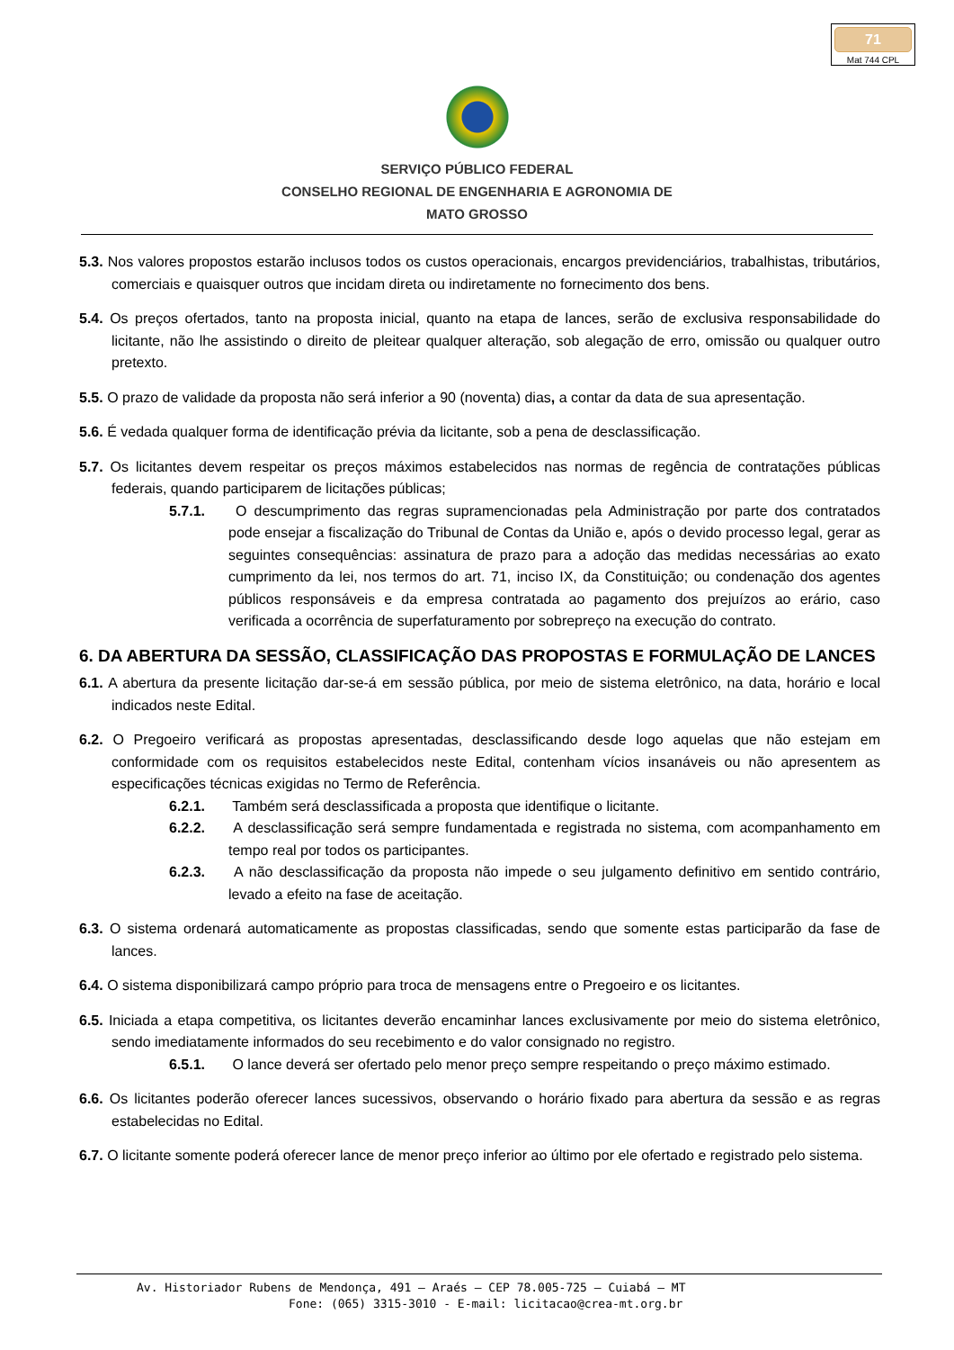71
Mat 744 CPL
SERVIÇO PÚBLICO FEDERAL
CONSELHO REGIONAL DE ENGENHARIA E AGRONOMIA DE
MATO GROSSO
5.3. Nos valores propostos estarão inclusos todos os custos operacionais, encargos previdenciários, trabalhistas, tributários, comerciais e quaisquer outros que incidam direta ou indiretamente no fornecimento dos bens.
5.4. Os preços ofertados, tanto na proposta inicial, quanto na etapa de lances, serão de exclusiva responsabilidade do licitante, não lhe assistindo o direito de pleitear qualquer alteração, sob alegação de erro, omissão ou qualquer outro pretexto.
5.5. O prazo de validade da proposta não será inferior a 90 (noventa) dias, a contar da data de sua apresentação.
5.6. É vedada qualquer forma de identificação prévia da licitante, sob a pena de desclassificação.
5.7. Os licitantes devem respeitar os preços máximos estabelecidos nas normas de regência de contratações públicas federais, quando participarem de licitações públicas;
5.7.1. O descumprimento das regras supramencionadas pela Administração por parte dos contratados pode ensejar a fiscalização do Tribunal de Contas da União e, após o devido processo legal, gerar as seguintes consequências: assinatura de prazo para a adoção das medidas necessárias ao exato cumprimento da lei, nos termos do art. 71, inciso IX, da Constituição; ou condenação dos agentes públicos responsáveis e da empresa contratada ao pagamento dos prejuízos ao erário, caso verificada a ocorrência de superfaturamento por sobrepreço na execução do contrato.
6. DA ABERTURA DA SESSÃO, CLASSIFICAÇÃO DAS PROPOSTAS E FORMULAÇÃO DE LANCES
6.1. A abertura da presente licitação dar-se-á em sessão pública, por meio de sistema eletrônico, na data, horário e local indicados neste Edital.
6.2. O Pregoeiro verificará as propostas apresentadas, desclassificando desde logo aquelas que não estejam em conformidade com os requisitos estabelecidos neste Edital, contenham vícios insanáveis ou não apresentem as especificações técnicas exigidas no Termo de Referência.
6.2.1. Também será desclassificada a proposta que identifique o licitante.
6.2.2. A desclassificação será sempre fundamentada e registrada no sistema, com acompanhamento em tempo real por todos os participantes.
6.2.3. A não desclassificação da proposta não impede o seu julgamento definitivo em sentido contrário, levado a efeito na fase de aceitação.
6.3. O sistema ordenará automaticamente as propostas classificadas, sendo que somente estas participarão da fase de lances.
6.4. O sistema disponibilizará campo próprio para troca de mensagens entre o Pregoeiro e os licitantes.
6.5. Iniciada a etapa competitiva, os licitantes deverão encaminhar lances exclusivamente por meio do sistema eletrônico, sendo imediatamente informados do seu recebimento e do valor consignado no registro.
6.5.1. O lance deverá ser ofertado pelo menor preço sempre respeitando o preço máximo estimado.
6.6. Os licitantes poderão oferecer lances sucessivos, observando o horário fixado para abertura da sessão e as regras estabelecidas no Edital.
6.7. O licitante somente poderá oferecer lance de menor preço inferior ao último por ele ofertado e registrado pelo sistema.
Av. Historiador Rubens de Mendonça, 491 – Araés – CEP 78.005-725 – Cuiabá – MT
Fone: (065) 3315-3010 - E-mail: licitacao@crea-mt.org.br